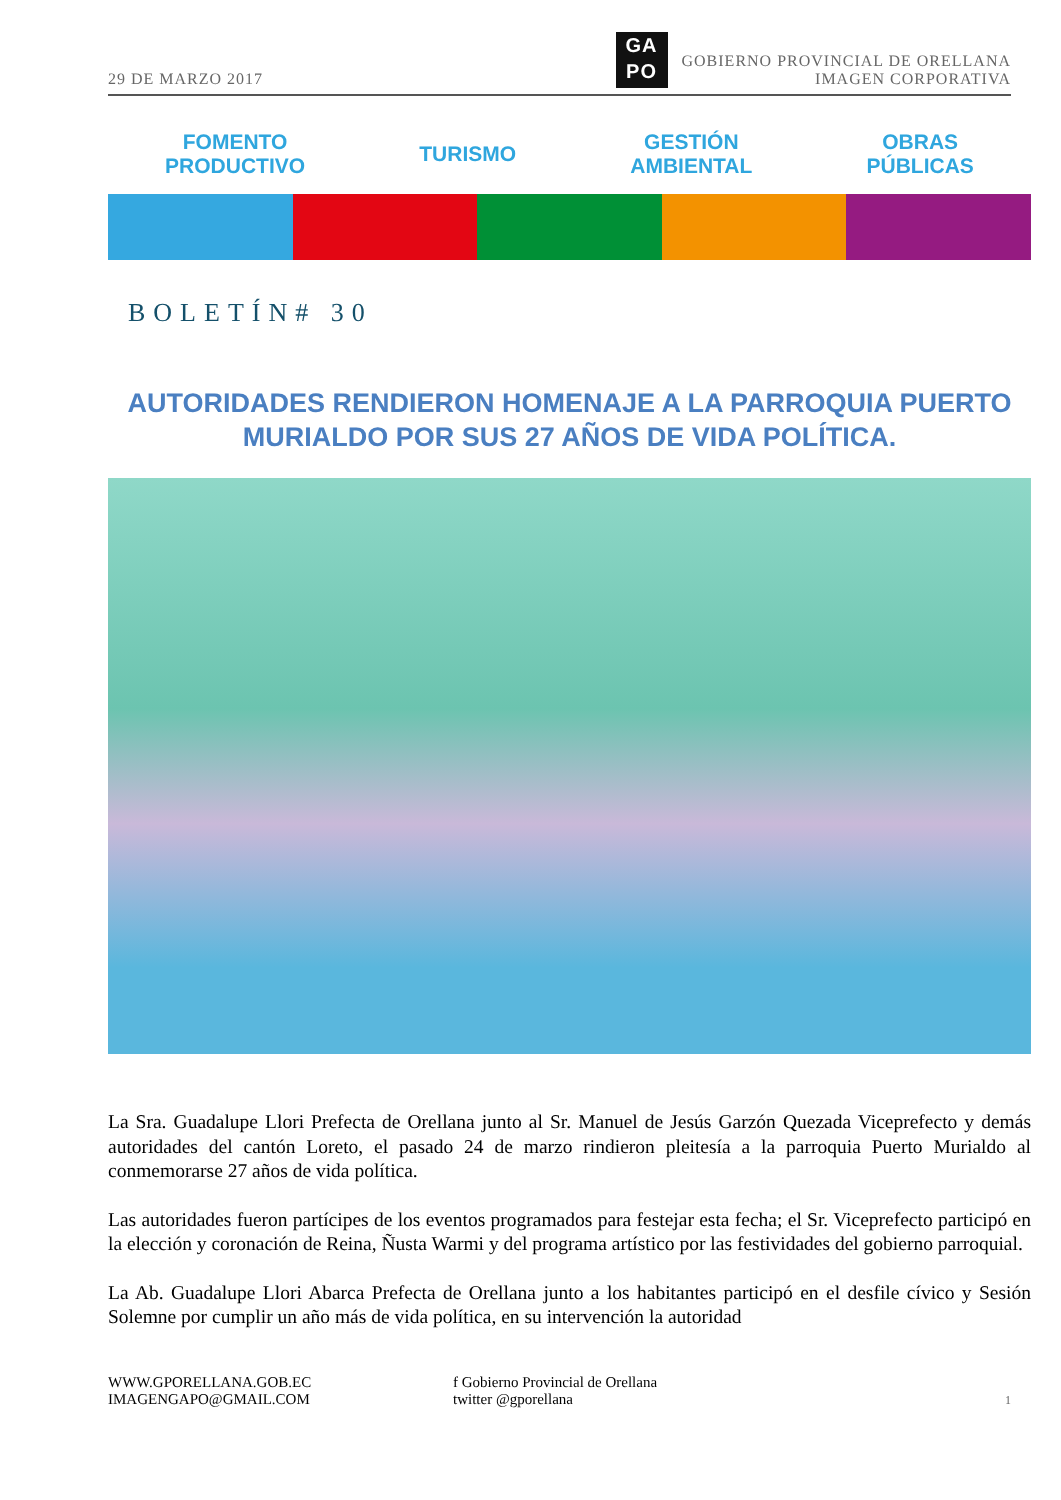29 DE MARZO 2017
GA
PO
GOBIERNO PROVINCIAL DE ORELLANA
IMAGEN CORPORATIVA
FOMENTO
PRODUCTIVO
TURISMO
GESTIÓN
AMBIENTAL
OBRAS
PÚBLICAS
BOLETÍN# 30
AUTORIDADES RENDIERON HOMENAJE A LA PARROQUIA PUERTO MURIALDO POR SUS 27 AÑOS DE VIDA POLÍTICA.
La Sra. Guadalupe Llori Prefecta de Orellana junto al Sr. Manuel de Jesús Garzón Quezada Viceprefecto y demás autoridades del cantón Loreto, el pasado 24 de marzo rindieron pleitesía a la parroquia Puerto Murialdo al conmemorarse 27 años de vida política.
Las autoridades fueron partícipes de los eventos programados para festejar esta fecha; el Sr. Viceprefecto participó en la elección y coronación de Reina, Ñusta Warmi y del programa artístico por las festividades del gobierno parroquial.
La Ab. Guadalupe Llori Abarca Prefecta de Orellana junto a los habitantes participó en el desfile cívico y Sesión Solemne por cumplir un año más de vida política, en su intervención la autoridad
WWW.GPORELLANA.GOB.EC
IMAGENGAPO@GMAIL.COM
f Gobierno Provincial de Orellana
twitter @gporellana
1